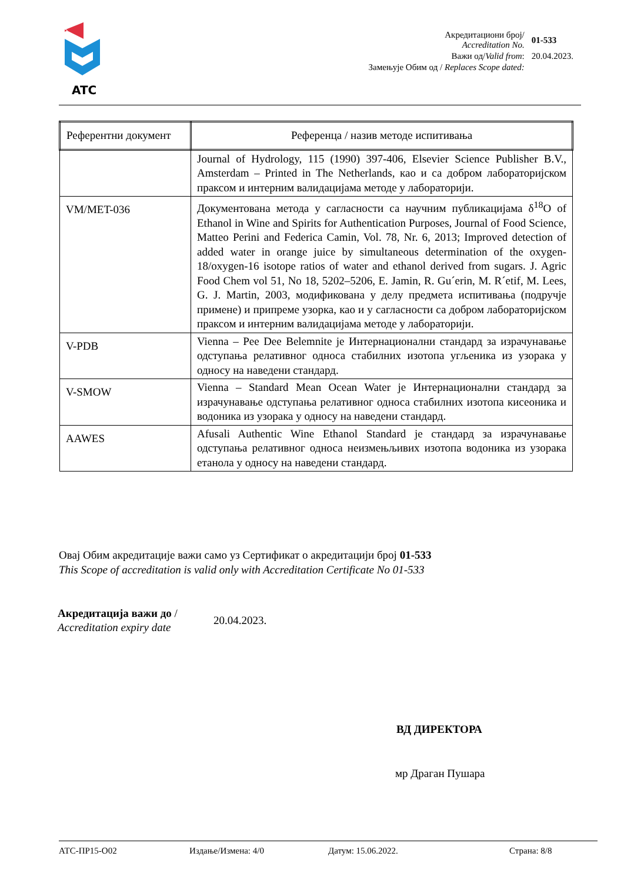ATC
| Акредитациони број/ Accreditation No. | 01-533 |
| Важи од/ Valid from : | 20.04.2023. |
| Замењује Обим од / Replaces Scope dated: | |
| Референтни документ | Референца / назив методе испитивања |
| --- | --- |
| | Journal of Hydrology, 115 (1990) 397-406, Elsevier Science Publisher B.V., Amsterdam – Printed in The Netherlands, као и са добром лабораторијском праксом и интерним валидацијама методе у лабораторији. |
| VM/MET-036 | Документована метода у сагласности са научним публикацијама δ<sup>18</sup>O of Ethanol in Wine and Spirits for Authentication Purposes, Journal of Food Science, Matteo Perini and Federica Camin, Vol. 78, Nr. 6, 2013; Improved detection of added water in orange juice by simultaneous determination of the oxygen-18/oxygen-16 isotope ratios of water and ethanol derived from sugars. J. Agric Food Chem vol 51, No 18, 5202–5206, E. Jamin, R. Gu´erin, M. R´etif, M. Lees, G. J. Martin, 2003, модификована у делу предмета испитивања (подручје примене) и припреме узорка, као и у сагласности са добром лабораторијском праксом и интерним валидацијама методе у лабораторији. |
| V-PDB | Vienna – Pee Dee Belemnite је Интернационални стандард за израчунавање одступања релативног односа стабилних изотопа угљеника из узорака у односу на наведени стандард. |
| V-SMOW | Vienna – Standard Mean Ocean Water је Интернационални стандард за израчунавање одступања релативног односа стабилних изотопа кисеоника и водоника из узорака у односу на наведени стандард. |
| AAWES | Afusali Authentic Wine Ethanol Standard је стандард за израчунавање одступања релативног односа неизмењљивих изотопа водоника из узорака етанола у односу на наведени стандард. |
Овај Обим акредитације важи само уз Сертификат о акредитацији број 01-533
This Scope of accreditation is valid only with Accreditation Certificate No 01-533
Акредитација важи до /
Accreditation expiry date
20.04.2023.
ВД ДИРЕКТОРА
мр Драган Пушара
АТС-ПР15-О02 Издање/Измена: 4/0 Датум: 15.06.2022. Страна: 8/8